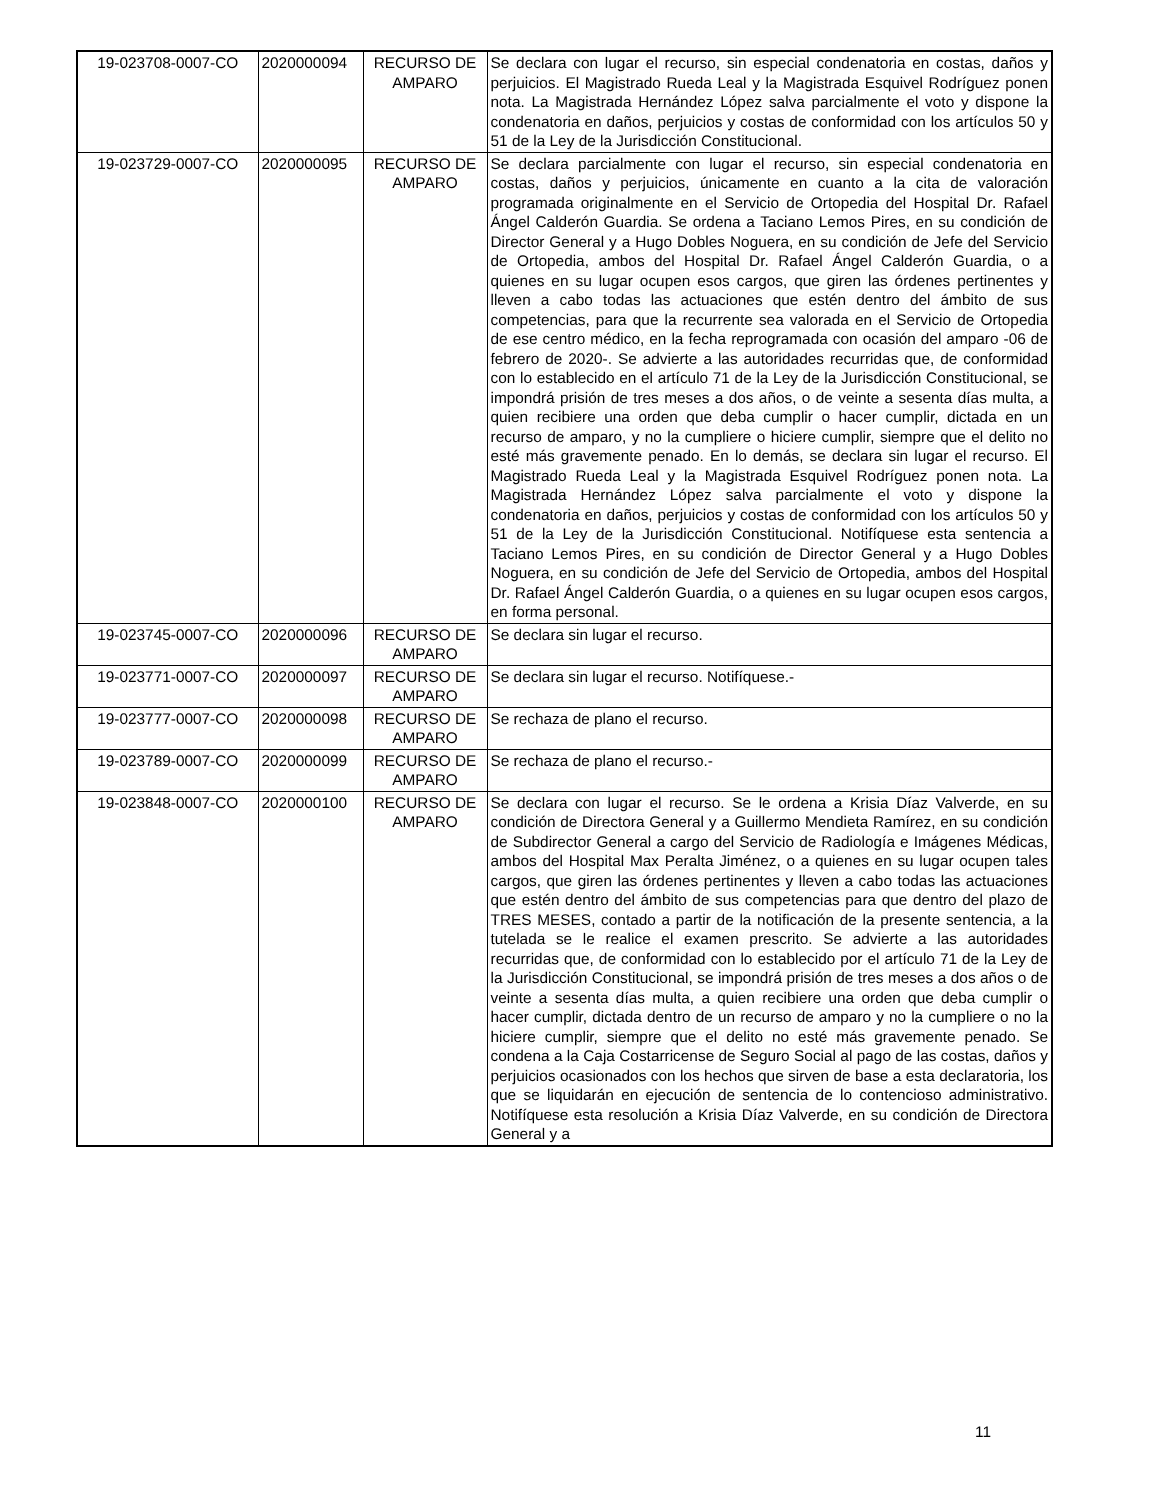| 19-023708-0007-CO | 2020000094 | RECURSO DE AMPARO | Se declara con lugar el recurso, sin especial condenatoria en costas, daños y perjuicios. El Magistrado Rueda Leal y la Magistrada Esquivel Rodríguez ponen nota. La Magistrada Hernández López salva parcialmente el voto y dispone la condenatoria en daños, perjuicios y costas de conformidad con los artículos 50 y 51 de la Ley de la Jurisdicción Constitucional. |
| 19-023729-0007-CO | 2020000095 | RECURSO DE AMPARO | Se declara parcialmente con lugar el recurso, sin especial condenatoria en costas, daños y perjuicios, únicamente en cuanto a la cita de valoración programada originalmente en el Servicio de Ortopedia del Hospital Dr. Rafael Ángel Calderón Guardia. Se ordena a Taciano Lemos Pires, en su condición de Director General y a Hugo Dobles Noguera, en su condición de Jefe del Servicio de Ortopedia, ambos del Hospital Dr. Rafael Ángel Calderón Guardia, o a quienes en su lugar ocupen esos cargos, que giren las órdenes pertinentes y lleven a cabo todas las actuaciones que estén dentro del ámbito de sus competencias, para que la recurrente sea valorada en el Servicio de Ortopedia de ese centro médico, en la fecha reprogramada con ocasión del amparo -06 de febrero de 2020-. Se advierte a las autoridades recurridas que, de conformidad con lo establecido en el artículo 71 de la Ley de la Jurisdicción Constitucional, se impondrá prisión de tres meses a dos años, o de veinte a sesenta días multa, a quien recibiere una orden que deba cumplir o hacer cumplir, dictada en un recurso de amparo, y no la cumpliere o hiciere cumplir, siempre que el delito no esté más gravemente penado. En lo demás, se declara sin lugar el recurso. El Magistrado Rueda Leal y la Magistrada Esquivel Rodríguez ponen nota. La Magistrada Hernández López salva parcialmente el voto y dispone la condenatoria en daños, perjuicios y costas de conformidad con los artículos 50 y 51 de la Ley de la Jurisdicción Constitucional. Notifíquese esta sentencia a Taciano Lemos Pires, en su condición de Director General y a Hugo Dobles Noguera, en su condición de Jefe del Servicio de Ortopedia, ambos del Hospital Dr. Rafael Ángel Calderón Guardia, o a quienes en su lugar ocupen esos cargos, en forma personal. |
| 19-023745-0007-CO | 2020000096 | RECURSO DE AMPARO | Se declara sin lugar el recurso. |
| 19-023771-0007-CO | 2020000097 | RECURSO DE AMPARO | Se declara sin lugar el recurso. Notifíquese.- |
| 19-023777-0007-CO | 2020000098 | RECURSO DE AMPARO | Se rechaza de plano el recurso. |
| 19-023789-0007-CO | 2020000099 | RECURSO DE AMPARO | Se rechaza de plano el recurso.- |
| 19-023848-0007-CO | 2020000100 | RECURSO DE AMPARO | Se declara con lugar el recurso. Se le ordena a Krisia Díaz Valverde, en su condición de Directora General y a Guillermo Mendieta Ramírez, en su condición de Subdirector General a cargo del Servicio de Radiología e Imágenes Médicas, ambos del Hospital Max Peralta Jiménez, o a quienes en su lugar ocupen tales cargos, que giren las órdenes pertinentes y lleven a cabo todas las actuaciones que estén dentro del ámbito de sus competencias para que dentro del plazo de TRES MESES, contado a partir de la notificación de la presente sentencia, a la tutelada se le realice el examen prescrito. Se advierte a las autoridades recurridas que, de conformidad con lo establecido por el artículo 71 de la Ley de la Jurisdicción Constitucional, se impondrá prisión de tres meses a dos años o de veinte a sesenta días multa, a quien recibiere una orden que deba cumplir o hacer cumplir, dictada dentro de un recurso de amparo y no la cumpliere o no la hiciere cumplir, siempre que el delito no esté más gravemente penado. Se condena a la Caja Costarricense de Seguro Social al pago de las costas, daños y perjuicios ocasionados con los hechos que sirven de base a esta declaratoria, los que se liquidarán en ejecución de sentencia de lo contencioso administrativo. Notifíquese esta resolución a Krisia Díaz Valverde, en su condición de Directora General y a |
11